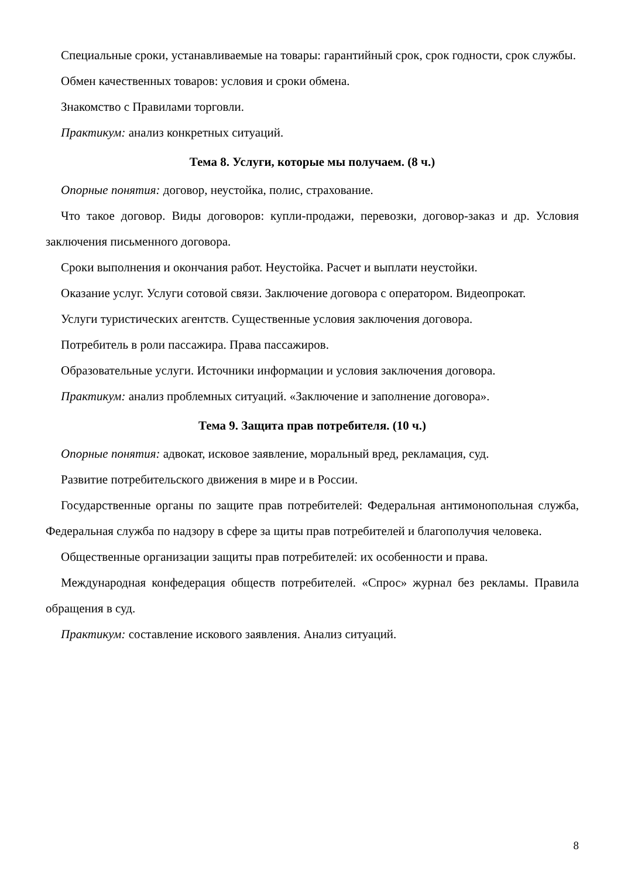Специальные сроки, устанавливаемые на товары: гарантийный срок, срок годности, срок службы.
Обмен качественных товаров: условия и сроки обмена.
Знакомство с Правилами торговли.
Практикум: анализ конкретных ситуаций.
Тема 8. Услуги, которые мы получаем. (8 ч.)
Опорные понятия: договор, неустойка, полис, страхование.
Что такое договор. Виды договоров: купли-продажи, перевозки, договор-заказ и др. Условия заключения письменного договора.
Сроки выполнения и окончания работ. Неустойка. Расчет и выплати неустойки.
Оказание услуг. Услуги сотовой связи. Заключение договора с оператором. Видеопрокат.
Услуги туристических агентств. Существенные условия заключения договора.
Потребитель в роли пассажира. Права пассажиров.
Образовательные услуги. Источники информации и условия заключения договора.
Практикум: анализ проблемных ситуаций. «Заключение и заполнение договора».
Тема 9. Защита прав потребителя. (10 ч.)
Опорные понятия: адвокат, исковое заявление, моральный вред, рекламация, суд.
Развитие потребительского движения в мире и в России.
Государственные органы по защите прав потребителей: Федеральная антимонопольная служба, Федеральная служба по надзору в сфере за щиты прав потребителей и благополучия человека.
Общественные организации защиты прав потребителей: их особенности и права.
Международная конфедерация обществ потребителей. «Спрос» журнал без рекламы. Правила обращения в суд.
Практикум: составление искового заявления. Анализ ситуаций.
8